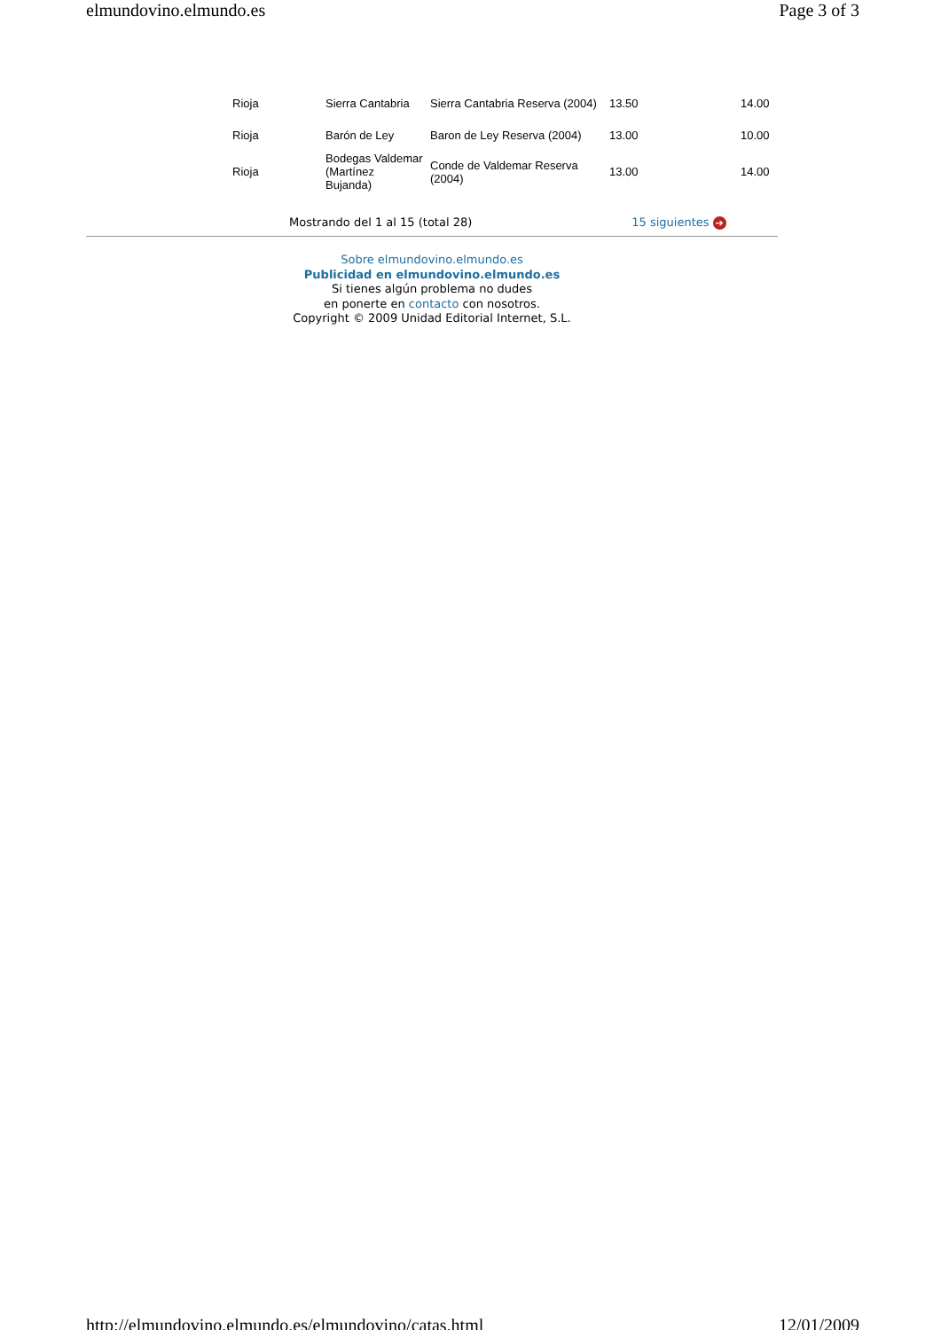elmundovino.elmundo.es Page 3 of 3
| Rioja | Sierra Cantabria | Sierra Cantabria Reserva (2004) | 13.50 | 14.00 |
| Rioja | Barón de Ley | Baron de Ley Reserva (2004) | 13.00 | 10.00 |
| Rioja | Bodegas Valdemar (Martínez Bujanda) | Conde de Valdemar Reserva (2004) | 13.00 | 14.00 |
Mostrando del 1 al 15 (total 28) 15 siguientes ➔
Sobre elmundovino.elmundo.es
Publicidad en elmundovino.elmundo.es
Si tienes algún problema no dudes
en ponerte en contacto con nosotros.
Copyright © 2009 Unidad Editorial Internet, S.L.
http://elmundovino.elmundo.es/elmundovino/catas.html 12/01/2009